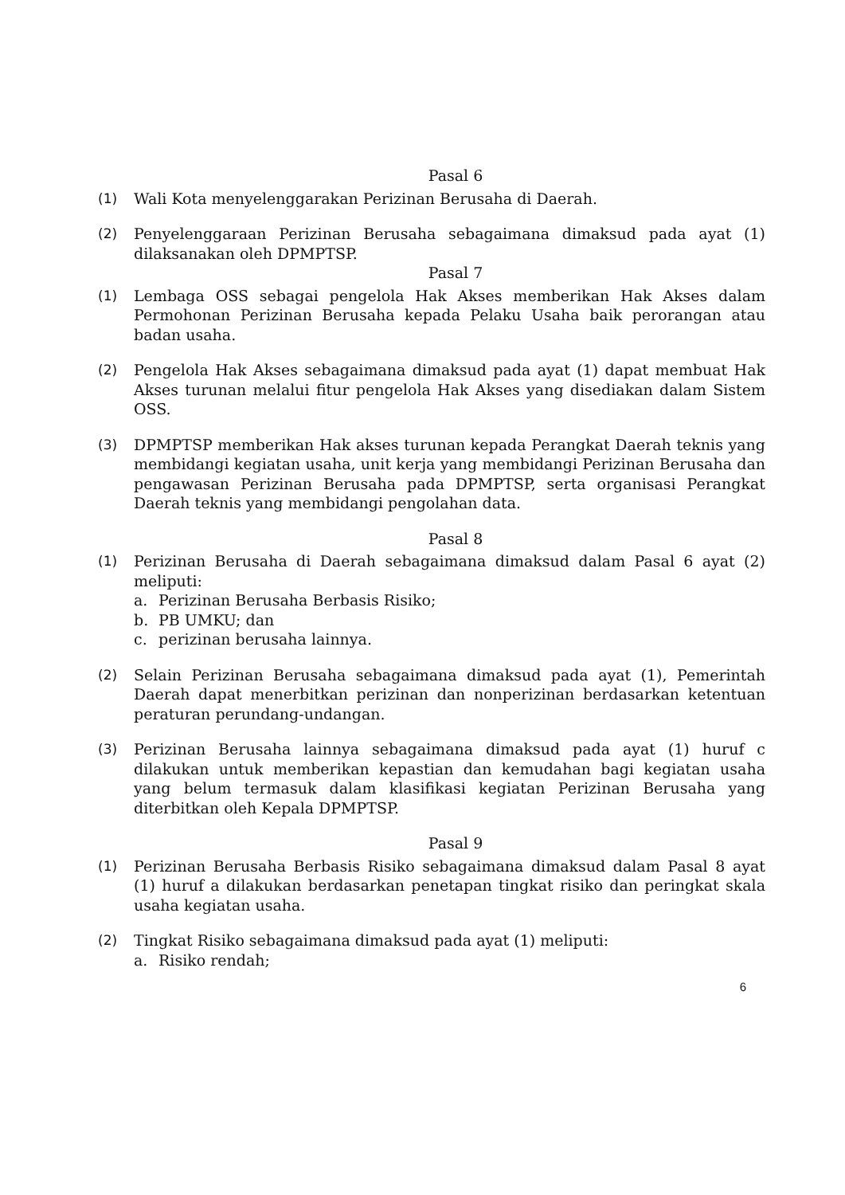Pasal 6
(1) Wali Kota menyelenggarakan Perizinan Berusaha di Daerah.
(2) Penyelenggaraan Perizinan Berusaha sebagaimana dimaksud pada ayat (1) dilaksanakan oleh DPMPTSP.
Pasal 7
(1) Lembaga OSS sebagai pengelola Hak Akses memberikan Hak Akses dalam Permohonan Perizinan Berusaha kepada Pelaku Usaha baik perorangan atau badan usaha.
(2) Pengelola Hak Akses sebagaimana dimaksud pada ayat (1) dapat membuat Hak Akses turunan melalui fitur pengelola Hak Akses yang disediakan dalam Sistem OSS.
(3) DPMPTSP memberikan Hak akses turunan kepada Perangkat Daerah teknis yang membidangi kegiatan usaha, unit kerja yang membidangi Perizinan Berusaha dan pengawasan Perizinan Berusaha pada DPMPTSP, serta organisasi Perangkat Daerah teknis yang membidangi pengolahan data.
Pasal 8
(1) Perizinan Berusaha di Daerah sebagaimana dimaksud dalam Pasal 6 ayat (2) meliputi:
a. Perizinan Berusaha Berbasis Risiko;
b. PB UMKU; dan
c. perizinan berusaha lainnya.
(2) Selain Perizinan Berusaha sebagaimana dimaksud pada ayat (1), Pemerintah Daerah dapat menerbitkan perizinan dan nonperizinan berdasarkan ketentuan peraturan perundang-undangan.
(3) Perizinan Berusaha lainnya sebagaimana dimaksud pada ayat (1) huruf c dilakukan untuk memberikan kepastian dan kemudahan bagi kegiatan usaha yang belum termasuk dalam klasifikasi kegiatan Perizinan Berusaha yang diterbitkan oleh Kepala DPMPTSP.
Pasal 9
(1) Perizinan Berusaha Berbasis Risiko sebagaimana dimaksud dalam Pasal 8 ayat (1) huruf a dilakukan berdasarkan penetapan tingkat risiko dan peringkat skala usaha kegiatan usaha.
(2) Tingkat Risiko sebagaimana dimaksud pada ayat (1) meliputi:
a. Risiko rendah;
6